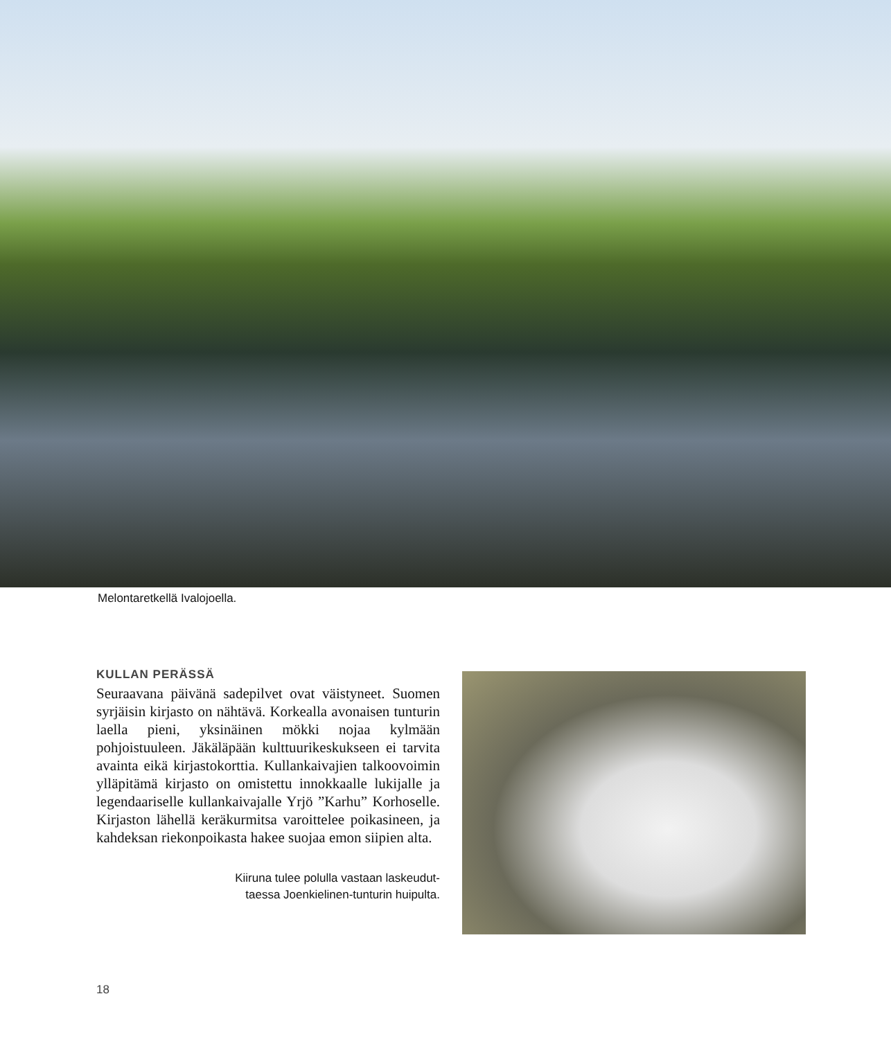Melontaretkellä Ivalojoella.
KULLAN PERÄSSÄ
Seuraavana päivänä sadepilvet ovat väistyneet. Suomen syrjäisin kirjasto on nähtävä. Korkealla avonaisen tunturin laella pieni, yksinäinen mökki nojaa kylmään pohjoistuuleen. Jäkäläpään kulttuurikeskukseen ei tarvita avainta eikä kirjastokorttia. Kullankaivajien talkoovoimin ylläpitämä kirjasto on omistettu innokkaalle lukijalle ja legendaariselle kullankaivajalle Yrjö ”Karhu” Korhoselle. Kirjaston lähellä keräkurmitsa varoittelee poikasineen, ja kahdeksan riekonpoikasta hakee suojaa emon siipien alta.
Kiiruna tulee polulla vastaan laskeudut-
taessa Joenkielinen-tunturin huipulta.
18